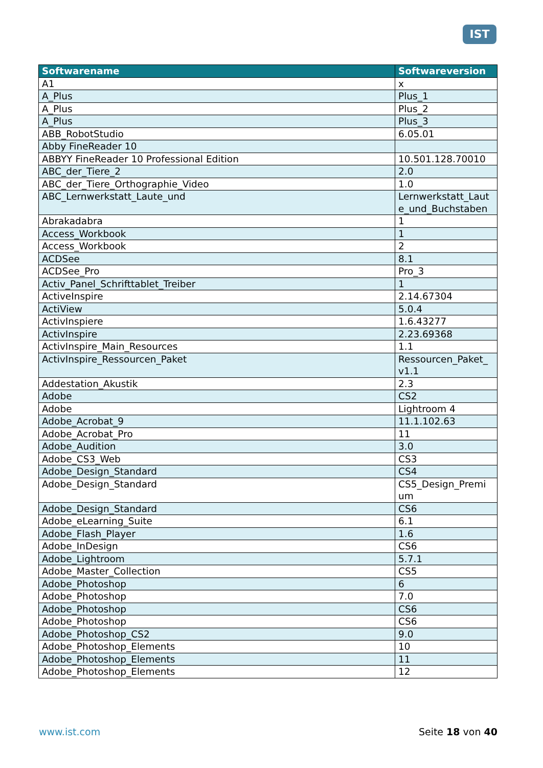IST
| Softwarename | Softwareversion |
| --- | --- |
| A1 | x |
| A_Plus | Plus_1 |
| A_Plus | Plus_2 |
| A_Plus | Plus_3 |
| ABB_RobotStudio | 6.05.01 |
| Abby FineReader 10 | |
| ABBYY FineReader 10 Professional Edition | 10.501.128.70010 |
| ABC_der_Tiere_2 | 2.0 |
| ABC_der_Tiere_Orthographie_Video | 1.0 |
| ABC_Lernwerkstatt_Laute_und | Lernwerkstatt_Laut e_und_Buchstaben |
| Abrakadabra | 1 |
| Access_Workbook | 1 |
| Access_Workbook | 2 |
| ACDSee | 8.1 |
| ACDSee_Pro | Pro_3 |
| Activ_Panel_Schrifttablet_Treiber | 1 |
| ActiveInspire | 2.14.67304 |
| ActiView | 5.0.4 |
| ActivInspiere | 1.6.43277 |
| ActivInspire | 2.23.69368 |
| ActivInspire_Main_Resources | 1.1 |
| ActivInspire_Ressourcen_Paket | Ressourcen_Paket_ v1.1 |
| Addestation_Akustik | 2.3 |
| Adobe | CS2 |
| Adobe | Lightroom 4 |
| Adobe_Acrobat_9 | 11.1.102.63 |
| Adobe_Acrobat_Pro | 11 |
| Adobe_Audition | 3.0 |
| Adobe_CS3_Web | CS3 |
| Adobe_Design_Standard | CS4 |
| Adobe_Design_Standard | CS5_Design_Premi um |
| Adobe_Design_Standard | CS6 |
| Adobe_eLearning_Suite | 6.1 |
| Adobe_Flash_Player | 1.6 |
| Adobe_InDesign | CS6 |
| Adobe_Lightroom | 5.7.1 |
| Adobe_Master_Collection | CS5 |
| Adobe_Photoshop | 6 |
| Adobe_Photoshop | 7.0 |
| Adobe_Photoshop | CS6 |
| Adobe_Photoshop | CS6 |
| Adobe_Photoshop_CS2 | 9.0 |
| Adobe_Photoshop_Elements | 10 |
| Adobe_Photoshop_Elements | 11 |
| Adobe_Photoshop_Elements | 12 |
www.ist.com Seite 18 von 40